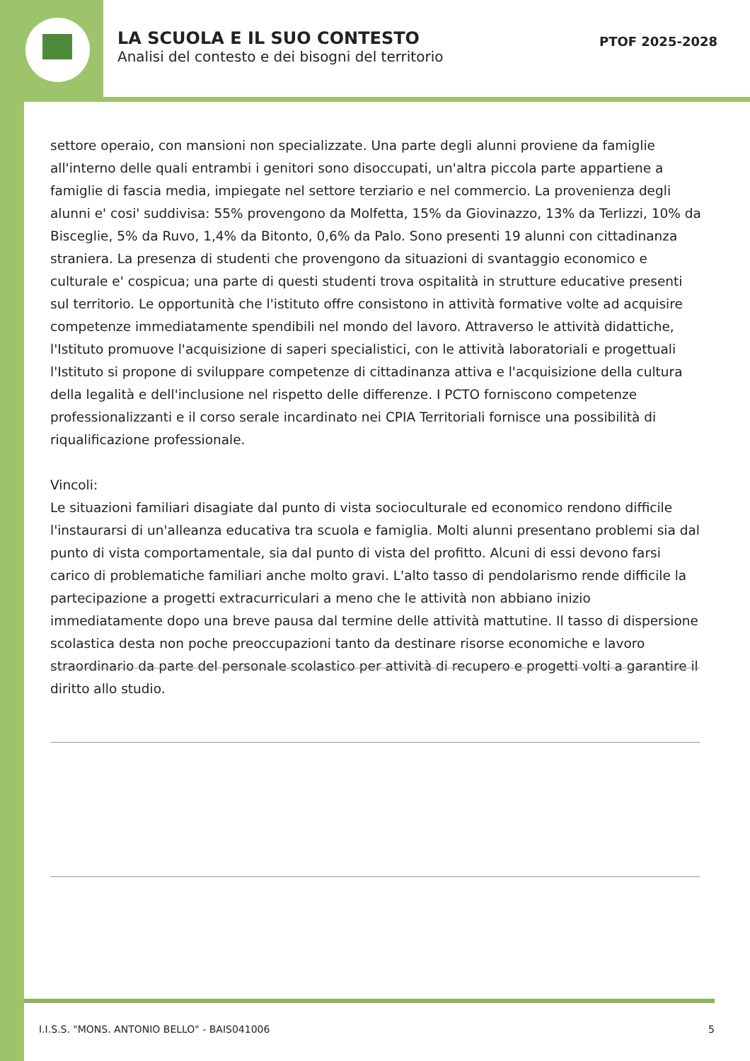LA SCUOLA E IL SUO CONTESTO
Analisi del contesto e dei bisogni del territorio
PTOF 2025-2028
settore operaio, con mansioni non specializzate. Una parte degli alunni proviene da famiglie all'interno delle quali entrambi i genitori sono disoccupati, un'altra piccola parte appartiene a famiglie di fascia media, impiegate nel settore terziario e nel commercio. La provenienza degli alunni e' cosi' suddivisa: 55% provengono da Molfetta, 15% da Giovinazzo, 13% da Terlizzi, 10% da Bisceglie, 5% da Ruvo, 1,4% da Bitonto, 0,6% da Palo. Sono presenti 19 alunni con cittadinanza straniera. La presenza di studenti che provengono da situazioni di svantaggio economico e culturale e' cospicua; una parte di questi studenti trova ospitalità in strutture educative presenti sul territorio. Le opportunità che l'istituto offre consistono in attività formative volte ad acquisire competenze immediatamente spendibili nel mondo del lavoro. Attraverso le attività didattiche, l'Istituto promuove l'acquisizione di saperi specialistici, con le attività laboratoriali e progettuali l'Istituto si propone di sviluppare competenze di cittadinanza attiva e l'acquisizione della cultura della legalità e dell'inclusione nel rispetto delle differenze. I PCTO forniscono competenze professionalizzanti e il corso serale incardinato nei CPIA Territoriali fornisce una possibilità di riqualificazione professionale.
Vincoli:
Le situazioni familiari disagiate dal punto di vista socioculturale ed economico rendono difficile l'instaurarsi di un'alleanza educativa tra scuola e famiglia. Molti alunni presentano problemi sia dal punto di vista comportamentale, sia dal punto di vista del profitto. Alcuni di essi devono farsi carico di problematiche familiari anche molto gravi. L'alto tasso di pendolarismo rende difficile la partecipazione a progetti extracurriculari a meno che le attività non abbiano inizio immediatamente dopo una breve pausa dal termine delle attività mattutine. Il tasso di dispersione scolastica desta non poche preoccupazioni tanto da destinare risorse economiche e lavoro straordinario da parte del personale scolastico per attività di recupero e progetti volti a garantire il diritto allo studio.
I.I.S.S. "MONS. ANTONIO BELLO" - BAIS041006 5